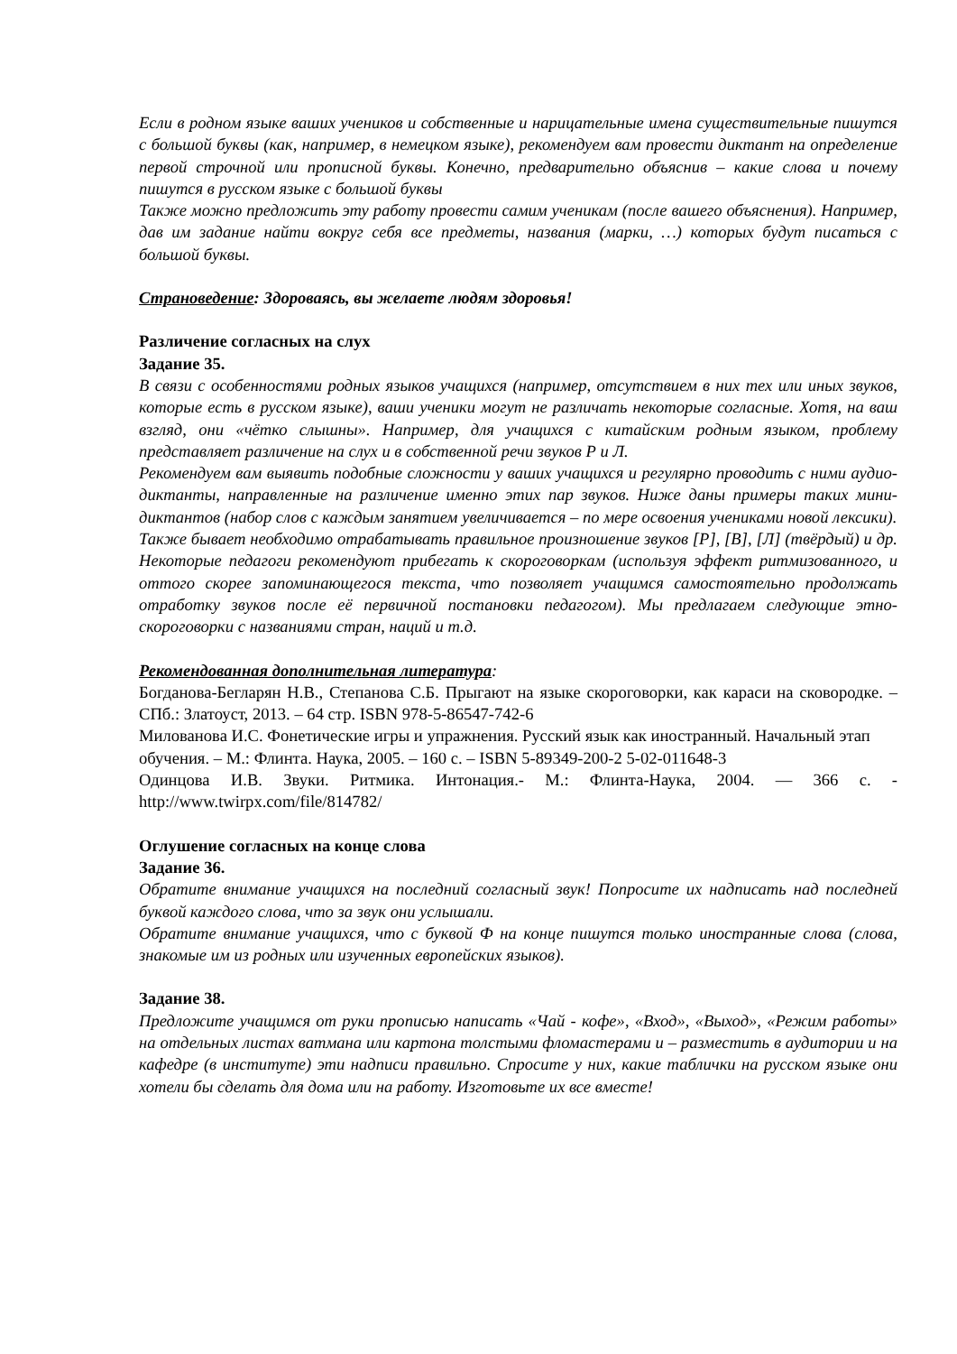Если в родном языке ваших учеников и собственные и нарицательные имена существительные пишутся с большой буквы (как, например, в немецком языке), рекомендуем вам провести диктант на определение первой строчной или прописной буквы. Конечно, предварительно объяснив – какие слова и почему пишутся в русском языке с большой буквы
Также можно предложить эту работу провести самим ученикам (после вашего объяснения). Например, дав им задание найти вокруг себя все предметы, названия (марки, …) которых будут писаться с большой буквы.
Страноведение: Здороваясь, вы желаете людям здоровья!
Различение согласных на слух
Задание 35.
В связи с особенностями родных языков учащихся (например, отсутствием в них тех или иных звуков, которые есть в русском языке), ваши ученики могут не различать некоторые согласные. Хотя, на ваш взгляд, они «чётко слышны». Например, для учащихся с китайским родным языком, проблему представляет различение на слух и в собственной речи звуков Р и Л.
Рекомендуем вам выявить подобные сложности у ваших учащихся и регулярно проводить с ними аудио-диктанты, направленные на различение именно этих пар звуков. Ниже даны примеры таких мини-диктантов (набор слов с каждым занятием увеличивается – по мере освоения учениками новой лексики).
Также бывает необходимо отрабатывать правильное произношение звуков [Р], [В], [Л] (твёрдый) и др. Некоторые педагоги рекомендуют прибегать к скороговоркам (используя эффект ритмизованного, и оттого скорее запоминающегося текста, что позволяет учащимся самостоятельно продолжать отработку звуков после её первичной постановки педагогом). Мы предлагаем следующие этно-скороговорки с названиями стран, наций и т.д.
Рекомендованная дополнительная литература:
Богданова-Бегларян Н.В., Степанова С.Б. Прыгают на языке скороговорки, как караси на сковородке. – СПб.: Златоуст, 2013. – 64 стр. ISBN 978-5-86547-742-6
Милованова И.С. Фонетические игры и упражнения. Русский язык как иностранный. Начальный этап обучения. – М.: Флинта. Наука, 2005. – 160 с. – ISBN 5-89349-200-2 5-02-011648-3
Одинцова И.В. Звуки. Ритмика. Интонация.- М.: Флинта-Наука, 2004. — 366 с. - http://www.twirpx.com/file/814782/
Оглушение согласных на конце слова
Задание 36.
Обратите внимание учащихся на последний согласный звук! Попросите их надписать над последней буквой каждого слова, что за звук они услышали.
Обратите внимание учащихся, что с буквой Ф на конце пишутся только иностранные слова (слова, знакомые им из родных или изученных европейских языков).
Задание 38.
Предложите учащимся от руки прописью написать «Чай - кофе», «Вход», «Выход», «Режим работы» на отдельных листах ватмана или картона толстыми фломастерами и – разместить в аудитории и на кафедре (в институте) эти надписи правильно. Спросите у них, какие таблички на русском языке они хотели бы сделать для дома или на работу. Изготовьте их все вместе!